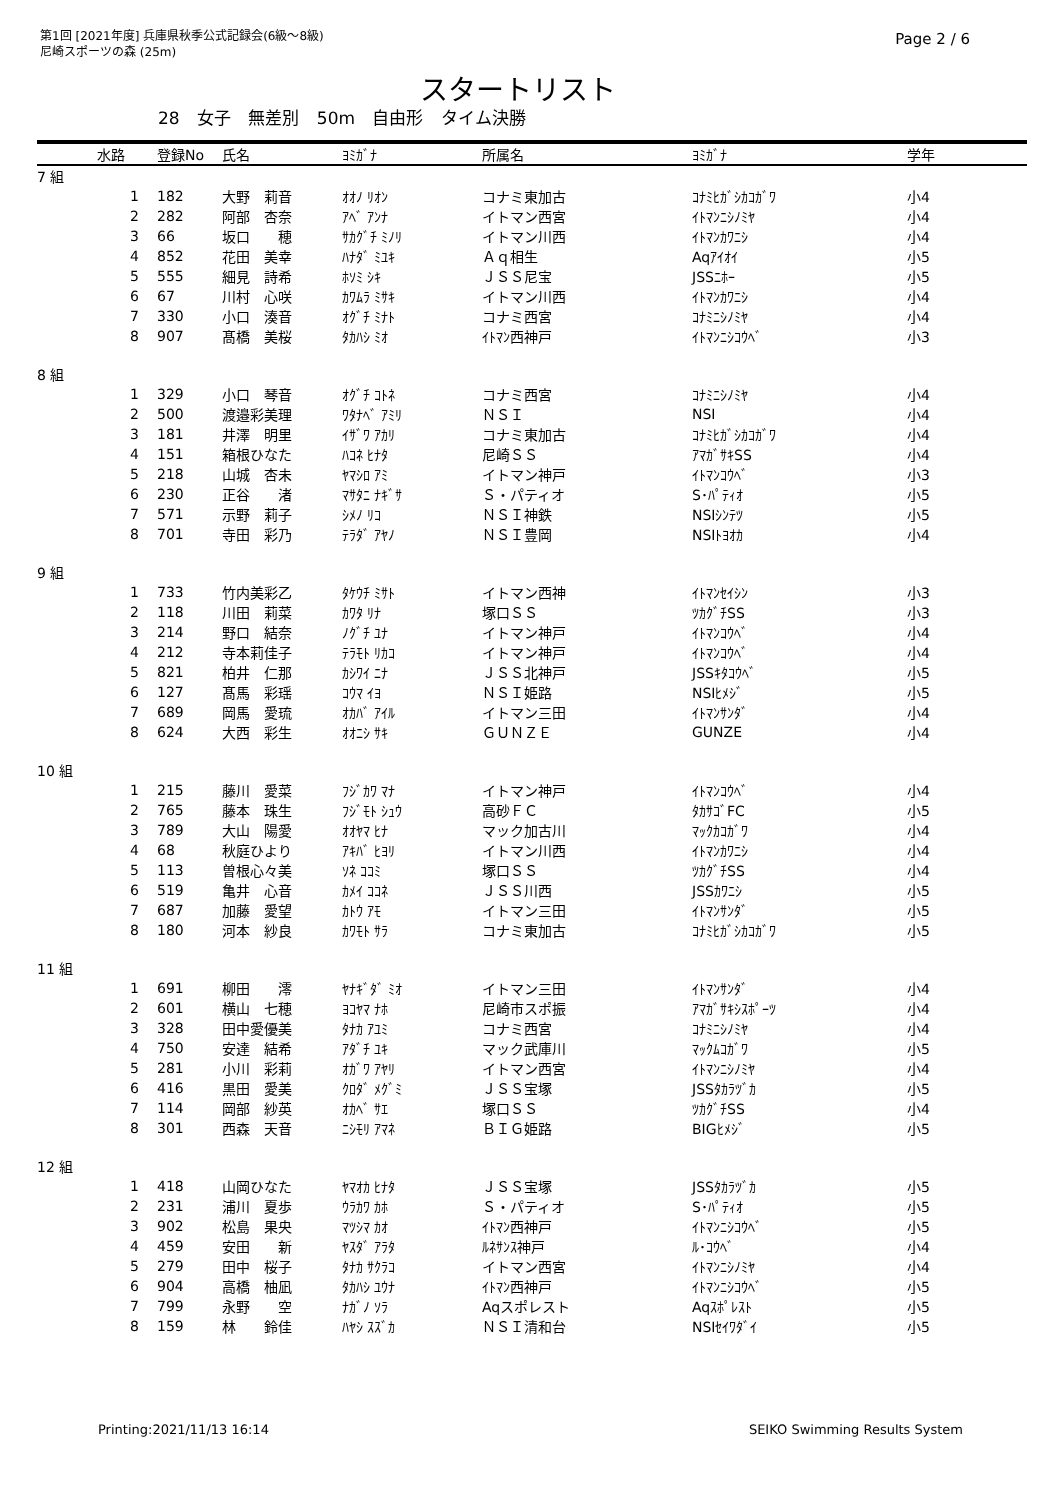第1回 [2021年度] 兵庫県秋季公式記録会(6級～8級)
尼崎スポーツの森 (25m)
Page 2 / 6
スタートリスト
28 女子 無差別 50m 自由形 タイム決勝
| | 水路 | 登録No | 氏名 | ﾖﾐｶﾞﾅ | 所属名 | ﾖﾐｶﾞﾅ | 学年 |
| --- | --- | --- | --- | --- | --- | --- | --- |
| 7 組 | | | | | | | |
| | 1 | 182 | 大野 莉音 | ｵｵﾉ ﾘｵﾝ | コナミ東加古 | ｺﾅﾐﾋｶﾞｼｶｺｶﾞﾜ | 小4 |
| | 2 | 282 | 阿部 杏奈 | ｱﾍﾞ ｱﾝﾅ | イトマン西宮 | ｲﾄﾏﾝﾆｼﾉﾐﾔ | 小4 |
| | 3 | 66 | 坂口 穂 | ｻｶｸﾞﾁ ﾐﾉﾘ | イトマン川西 | ｲﾄﾏﾝｶﾜﾆｼ | 小4 |
| | 4 | 852 | 花田 美幸 | ﾊﾅﾀﾞ ﾐﾕｷ | Ａｑ相生 | Aqｱｲｵｲ | 小5 |
| | 5 | 555 | 細見 詩希 | ﾎｿﾐ ｼｷ | ＪＳＳ尼宝 | JSSﾆﾎｰ | 小5 |
| | 6 | 67 | 川村 心咲 | ｶﾜﾑﾗ ﾐｻｷ | イトマン川西 | ｲﾄﾏﾝｶﾜﾆｼ | 小4 |
| | 7 | 330 | 小口 湊音 | ｵｸﾞﾁ ﾐﾅﾄ | コナミ西宮 | ｺﾅﾐﾆｼﾉﾐﾔ | 小4 |
| | 8 | 907 | 髙橋 美桜 | ﾀｶﾊｼ ﾐｵ | ｲﾄﾏﾝ西神戸 | ｲﾄﾏﾝﾆｼｺｳﾍﾞ | 小3 |
| 8 組 | | | | | | | |
| | 1 | 329 | 小口 琴音 | ｵｸﾞﾁ ｺﾄﾈ | コナミ西宮 | ｺﾅﾐﾆｼﾉﾐﾔ | 小4 |
| | 2 | 500 | 渡邉彩美理 | ﾜﾀﾅﾍﾞ ｱﾐﾘ | ＮＳＩ | NSI | 小4 |
| | 3 | 181 | 井澤 明里 | ｲｻﾞﾜ ｱｶﾘ | コナミ東加古 | ｺﾅﾐﾋｶﾞｼｶｺｶﾞﾜ | 小4 |
| | 4 | 151 | 箱根ひなた | ﾊｺﾈ ﾋﾅﾀ | 尼崎ＳＳ | ｱﾏｶﾞｻｷSS | 小4 |
| | 5 | 218 | 山城 杏未 | ﾔﾏｼﾛ ｱﾐ | イトマン神戸 | ｲﾄﾏﾝｺｳﾍﾞ | 小3 |
| | 6 | 230 | 正谷 渚 | ﾏｻﾀﾆ ﾅｷﾞｻ | Ｓ・パティオ | S･ﾊﾟﾃｨｵ | 小5 |
| | 7 | 571 | 示野 莉子 | ｼﾒﾉ ﾘｺ | ＮＳＩ神鉄 | NSIｼﾝﾃﾂ | 小5 |
| | 8 | 701 | 寺田 彩乃 | ﾃﾗﾀﾞ ｱﾔﾉ | ＮＳＩ豊岡 | NSIﾄﾖｵｶ | 小4 |
| 9 組 | | | | | | | |
| | 1 | 733 | 竹内美彩乙 | ﾀｹｳﾁ ﾐｻﾄ | イトマン西神 | ｲﾄﾏﾝｾｲｼﾝ | 小3 |
| | 2 | 118 | 川田 莉菜 | ｶﾜﾀ ﾘﾅ | 塚口ＳＳ | ﾂｶｸﾞﾁSS | 小3 |
| | 3 | 214 | 野口 結奈 | ﾉｸﾞﾁ ﾕﾅ | イトマン神戸 | ｲﾄﾏﾝｺｳﾍﾞ | 小4 |
| | 4 | 212 | 寺本莉佳子 | ﾃﾗﾓﾄ ﾘｶｺ | イトマン神戸 | ｲﾄﾏﾝｺｳﾍﾞ | 小4 |
| | 5 | 821 | 柏井 仁那 | ｶｼﾜｲ ﾆﾅ | ＪＳＳ北神戸 | JSSｷﾀｺｳﾍﾞ | 小5 |
| | 6 | 127 | 髙馬 彩瑶 | ｺｳﾏ ｲﾖ | ＮＳＩ姫路 | NSIﾋﾒｼﾞ | 小5 |
| | 7 | 689 | 岡馬 愛琉 | ｵｶﾊﾞ ｱｲﾙ | イトマン三田 | ｲﾄﾏﾝｻﾝﾀﾞ | 小4 |
| | 8 | 624 | 大西 彩生 | ｵｵﾆｼ ｻｷ | ＧＵＮＺＥ | GUNZE | 小4 |
| 10 組 | | | | | | | |
| | 1 | 215 | 藤川 愛菜 | ﾌｼﾞｶﾜ ﾏﾅ | イトマン神戸 | ｲﾄﾏﾝｺｳﾍﾞ | 小4 |
| | 2 | 765 | 藤本 珠生 | ﾌｼﾞﾓﾄ ｼｭｳ | 高砂ＦＣ | ﾀｶｻｺﾞFC | 小5 |
| | 3 | 789 | 大山 陽愛 | ｵｵﾔﾏ ﾋﾅ | マック加古川 | ﾏｯｸｶｺｶﾞﾜ | 小4 |
| | 4 | 68 | 秋庭ひより | ｱｷﾊﾞ ﾋﾖﾘ | イトマン川西 | ｲﾄﾏﾝｶﾜﾆｼ | 小4 |
| | 5 | 113 | 曽根心々美 | ｿﾈ ｺｺﾐ | 塚口ＳＳ | ﾂｶｸﾞﾁSS | 小4 |
| | 6 | 519 | 亀井 心音 | ｶﾒｲ ｺｺﾈ | ＪＳＳ川西 | JSSｶﾜﾆｼ | 小5 |
| | 7 | 687 | 加藤 愛望 | ｶﾄｳ ｱﾓ | イトマン三田 | ｲﾄﾏﾝｻﾝﾀﾞ | 小5 |
| | 8 | 180 | 河本 紗良 | ｶﾜﾓﾄ ｻﾗ | コナミ東加古 | ｺﾅﾐﾋｶﾞｼｶｺｶﾞﾜ | 小5 |
| 11 組 | | | | | | | |
| | 1 | 691 | 柳田 澪 | ﾔﾅｷﾞﾀﾞ ﾐｵ | イトマン三田 | ｲﾄﾏﾝｻﾝﾀﾞ | 小4 |
| | 2 | 601 | 横山 七穂 | ﾖｺﾔﾏ ﾅﾎ | 尼崎市スポ振 | ｱﾏｶﾞｻｷｼｽﾎﾟｰﾂ | 小4 |
| | 3 | 328 | 田中愛優美 | ﾀﾅｶ ｱﾕﾐ | コナミ西宮 | ｺﾅﾐﾆｼﾉﾐﾔ | 小4 |
| | 4 | 750 | 安達 結希 | ｱﾀﾞﾁ ﾕｷ | マック武庫川 | ﾏｯｸﾑｺｶﾞﾜ | 小5 |
| | 5 | 281 | 小川 彩莉 | ｵｶﾞﾜ ｱﾔﾘ | イトマン西宮 | ｲﾄﾏﾝﾆｼﾉﾐﾔ | 小4 |
| | 6 | 416 | 黒田 愛美 | ｸﾛﾀﾞ ﾒｸﾞﾐ | ＪＳＳ宝塚 | JSSﾀｶﾗﾂﾞｶ | 小5 |
| | 7 | 114 | 岡部 紗英 | ｵｶﾍﾞ ｻｴ | 塚口ＳＳ | ﾂｶｸﾞﾁSS | 小4 |
| | 8 | 301 | 西森 天音 | ﾆｼﾓﾘ ｱﾏﾈ | ＢＩＧ姫路 | BIGﾋﾒｼﾞ | 小5 |
| 12 組 | | | | | | | |
| | 1 | 418 | 山岡ひなた | ﾔﾏｵｶ ﾋﾅﾀ | ＪＳＳ宝塚 | JSSﾀｶﾗﾂﾞｶ | 小5 |
| | 2 | 231 | 浦川 夏歩 | ｳﾗｶﾜ ｶﾎ | Ｓ・パティオ | S･ﾊﾟﾃｨｵ | 小5 |
| | 3 | 902 | 松島 果央 | ﾏﾂｼﾏ ｶｵ | ｲﾄﾏﾝ西神戸 | ｲﾄﾏﾝﾆｼｺｳﾍﾞ | 小5 |
| | 4 | 459 | 安田 新 | ﾔｽﾀﾞ ｱﾗﾀ | ﾙﾈｻﾝｽ神戸 | ﾙ･ｺｳﾍﾞ | 小4 |
| | 5 | 279 | 田中 桜子 | ﾀﾅｶ ｻｸﾗｺ | イトマン西宮 | ｲﾄﾏﾝﾆｼﾉﾐﾔ | 小4 |
| | 6 | 904 | 高橋 柚凪 | ﾀｶﾊｼ ﾕｳﾅ | ｲﾄﾏﾝ西神戸 | ｲﾄﾏﾝﾆｼｺｳﾍﾞ | 小5 |
| | 7 | 799 | 永野 空 | ﾅｶﾞﾉ ｿﾗ | Aqスポレスト | Aqｽﾎﾟﾚｽﾄ | 小5 |
| | 8 | 159 | 林 鈴佳 | ﾊﾔｼ ｽｽﾞｶ | ＮＳＩ清和台 | NSIｾｲﾜﾀﾞｲ | 小5 |
Printing:2021/11/13 16:14 SEIKO Swimming Results System